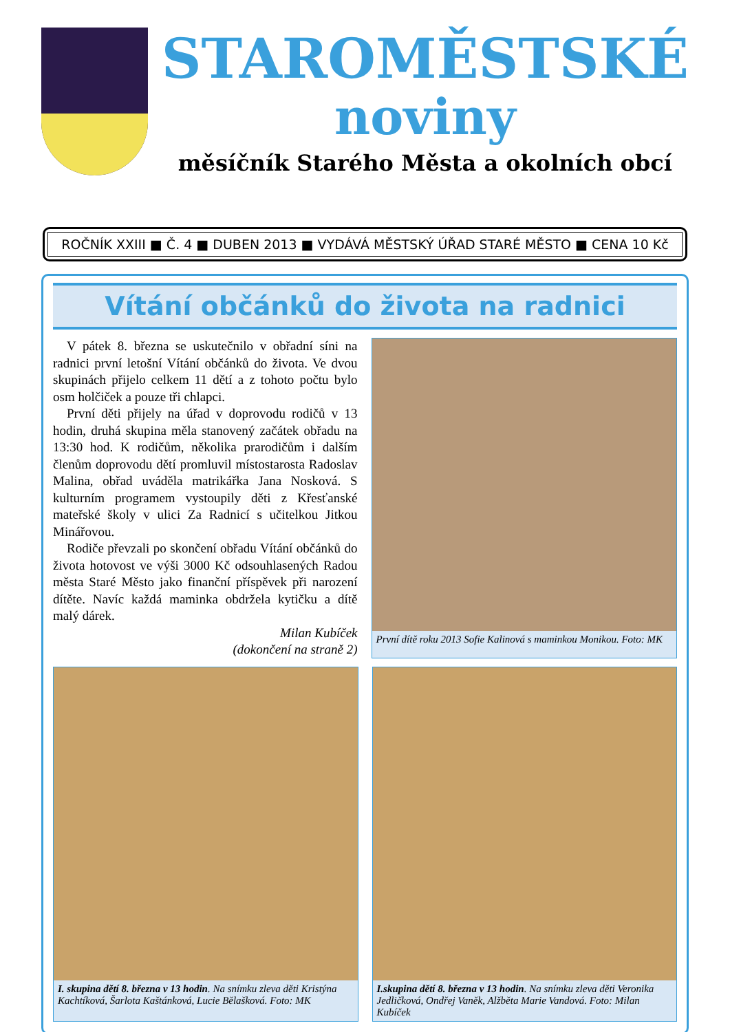STAROMĚSTSKÉ
noviny
měsíčník Starého Města a okolních obcí
ROČNÍK XXIII ■ Č. 4 ■ DUBEN 2013 ■ VYDÁVÁ MĚSTSKÝ ÚŘAD STARÉ MĚSTO ■ CENA 10 Kč
Vítání občánků do života na radnici
V pátek 8. března se uskutečnilo v obřadní síni na radnici první letošní Vítání občánků do života. Ve dvou skupinách přijelo celkem 11 dětí a z tohoto počtu bylo osm holčiček a pouze tři chlapci.
První děti přijely na úřad v doprovodu rodičů v 13 hodin, druhá skupina měla stanovený začátek obřadu na 13:30 hod. K rodičům, několika prarodičům i dalším členům doprovodu dětí promluvil místostarosta Radoslav Malina, obřad uváděla matrikářka Jana Nosková. S kulturním programem vystoupily děti z Křesťanské mateřské školy v ulici Za Radnicí s učitelkou Jitkou Minářovou.
Rodiče převzali po skončení obřadu Vítání občánků do života hotovost ve výši 3000 Kč odsouhlasených Radou města Staré Město jako finanční příspěvek při narození dítěte. Navíc každá maminka obdržela kytičku a dítě malý dárek.
Milan Kubíček
(dokončení na straně 2)
První dítě roku 2013 Sofie Kalinová s maminkou Monikou. Foto: MK
I. skupina dětí 8. března v 13 hodin. Na snímku zleva děti Kristýna Kachtíková, Šarlota Kaštánková, Lucie Bělašková. Foto: MK
I.skupina dětí 8. března v 13 hodin. Na snímku zleva děti Veronika Jedličková, Ondřej Vaněk, Alžběta Marie Vandová. Foto: Milan Kubíček